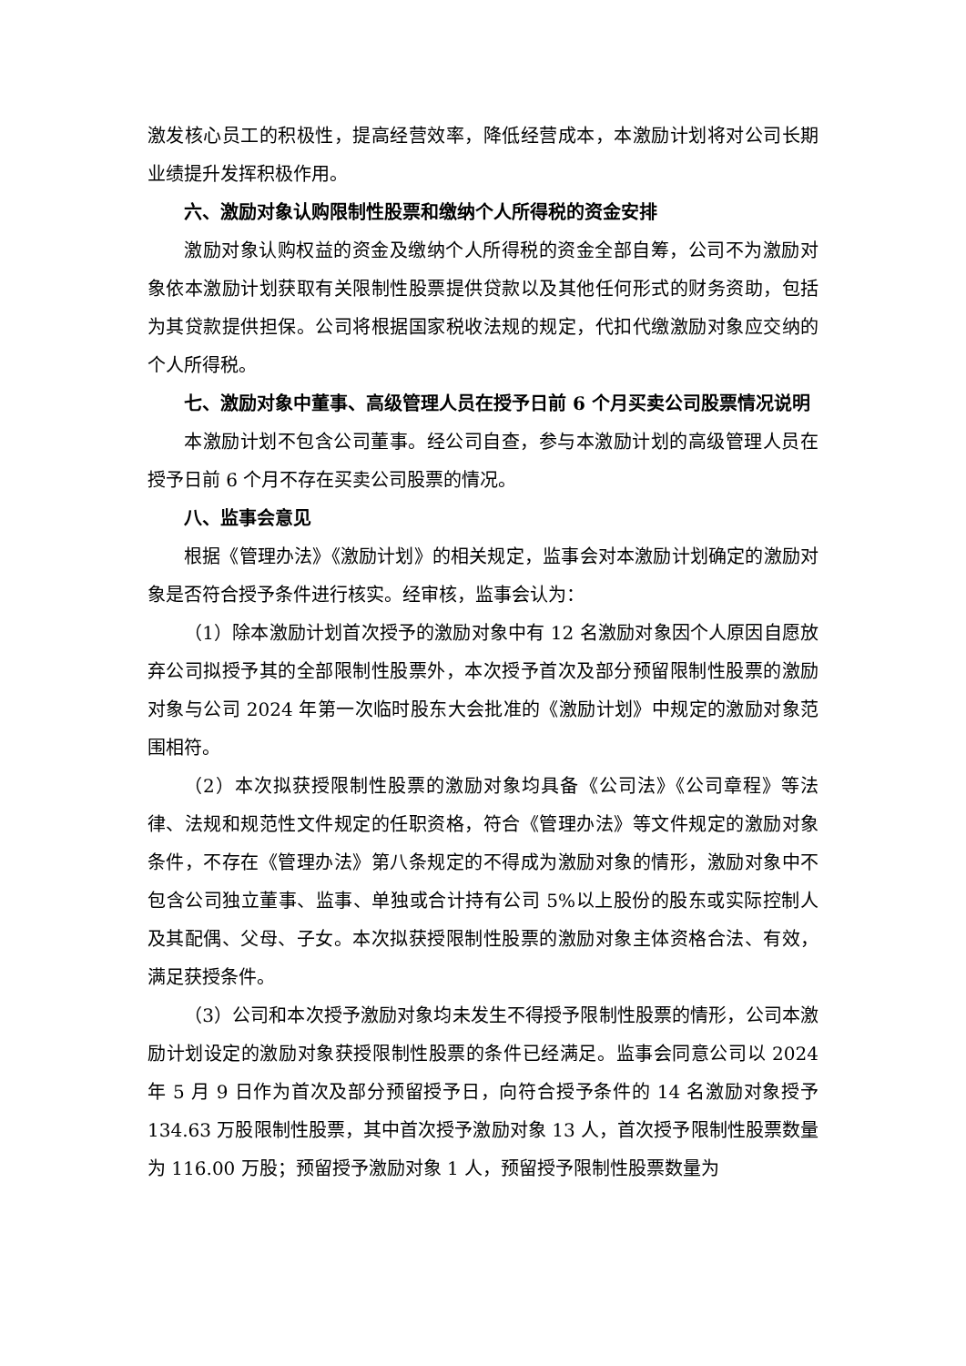激发核心员工的积极性，提高经营效率，降低经营成本，本激励计划将对公司长期业绩提升发挥积极作用。
六、激励对象认购限制性股票和缴纳个人所得税的资金安排
激励对象认购权益的资金及缴纳个人所得税的资金全部自筹，公司不为激励对象依本激励计划获取有关限制性股票提供贷款以及其他任何形式的财务资助，包括为其贷款提供担保。公司将根据国家税收法规的规定，代扣代缴激励对象应交纳的个人所得税。
七、激励对象中董事、高级管理人员在授予日前 6 个月买卖公司股票情况说明
本激励计划不包含公司董事。经公司自查，参与本激励计划的高级管理人员在授予日前 6 个月不存在买卖公司股票的情况。
八、监事会意见
根据《管理办法》《激励计划》的相关规定，监事会对本激励计划确定的激励对象是否符合授予条件进行核实。经审核，监事会认为：
（1）除本激励计划首次授予的激励对象中有 12 名激励对象因个人原因自愿放弃公司拟授予其的全部限制性股票外，本次授予首次及部分预留限制性股票的激励对象与公司 2024 年第一次临时股东大会批准的《激励计划》中规定的激励对象范围相符。
（2）本次拟获授限制性股票的激励对象均具备《公司法》《公司章程》等法律、法规和规范性文件规定的任职资格，符合《管理办法》等文件规定的激励对象条件，不存在《管理办法》第八条规定的不得成为激励对象的情形，激励对象中不包含公司独立董事、监事、单独或合计持有公司 5%以上股份的股东或实际控制人及其配偶、父母、子女。本次拟获授限制性股票的激励对象主体资格合法、有效，满足获授条件。
（3）公司和本次授予激励对象均未发生不得授予限制性股票的情形，公司本激励计划设定的激励对象获授限制性股票的条件已经满足。监事会同意公司以 2024 年 5 月 9 日作为首次及部分预留授予日，向符合授予条件的 14 名激励对象授予 134.63 万股限制性股票，其中首次授予激励对象 13 人，首次授予限制性股票数量为 116.00 万股；预留授予激励对象 1 人，预留授予限制性股票数量为